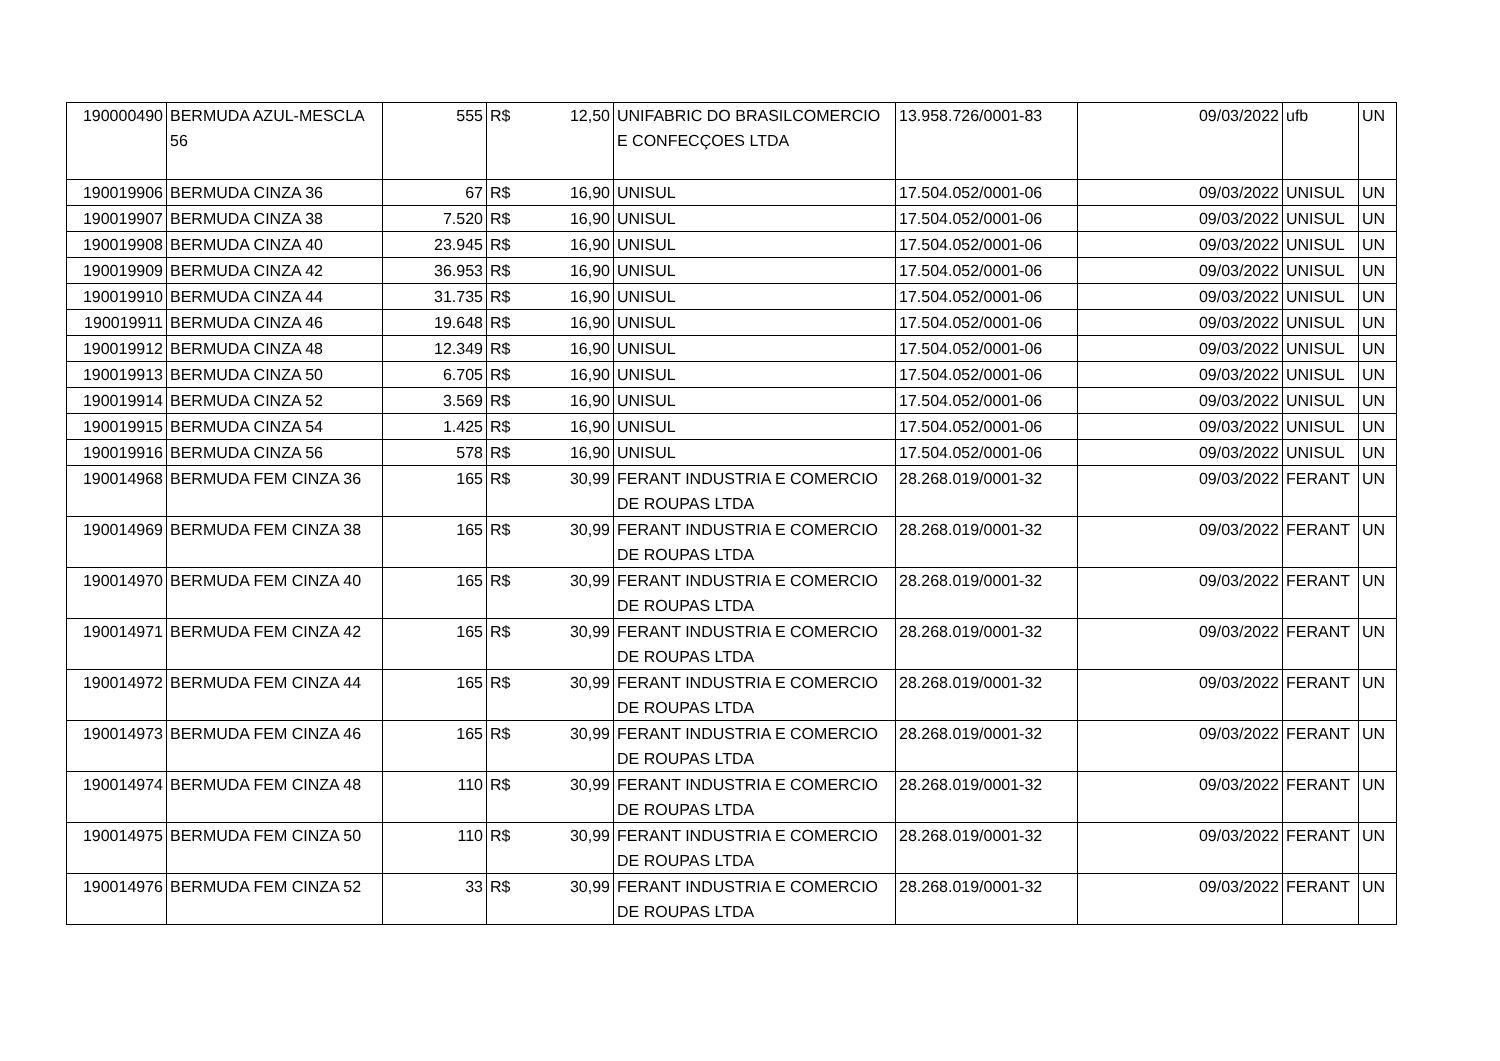| 190000490 | BERMUDA AZUL-MESCLA 56 | 555 | R$ | 12,50 | UNIFABRIC DO BRASILCOMERCIO E CONFECÇOES LTDA | 13.958.726/0001-83 | 09/03/2022 | ufb | UN |
| 190019906 | BERMUDA CINZA 36 | 67 | R$ | 16,90 | UNISUL | 17.504.052/0001-06 | 09/03/2022 | UNISUL | UN |
| 190019907 | BERMUDA CINZA 38 | 7.520 | R$ | 16,90 | UNISUL | 17.504.052/0001-06 | 09/03/2022 | UNISUL | UN |
| 190019908 | BERMUDA CINZA 40 | 23.945 | R$ | 16,90 | UNISUL | 17.504.052/0001-06 | 09/03/2022 | UNISUL | UN |
| 190019909 | BERMUDA CINZA 42 | 36.953 | R$ | 16,90 | UNISUL | 17.504.052/0001-06 | 09/03/2022 | UNISUL | UN |
| 190019910 | BERMUDA CINZA 44 | 31.735 | R$ | 16,90 | UNISUL | 17.504.052/0001-06 | 09/03/2022 | UNISUL | UN |
| 190019911 | BERMUDA CINZA 46 | 19.648 | R$ | 16,90 | UNISUL | 17.504.052/0001-06 | 09/03/2022 | UNISUL | UN |
| 190019912 | BERMUDA CINZA 48 | 12.349 | R$ | 16,90 | UNISUL | 17.504.052/0001-06 | 09/03/2022 | UNISUL | UN |
| 190019913 | BERMUDA CINZA 50 | 6.705 | R$ | 16,90 | UNISUL | 17.504.052/0001-06 | 09/03/2022 | UNISUL | UN |
| 190019914 | BERMUDA CINZA 52 | 3.569 | R$ | 16,90 | UNISUL | 17.504.052/0001-06 | 09/03/2022 | UNISUL | UN |
| 190019915 | BERMUDA CINZA 54 | 1.425 | R$ | 16,90 | UNISUL | 17.504.052/0001-06 | 09/03/2022 | UNISUL | UN |
| 190019916 | BERMUDA CINZA 56 | 578 | R$ | 16,90 | UNISUL | 17.504.052/0001-06 | 09/03/2022 | UNISUL | UN |
| 190014968 | BERMUDA FEM CINZA 36 | 165 | R$ | 30,99 | FERANT INDUSTRIA E COMERCIO DE ROUPAS LTDA | 28.268.019/0001-32 | 09/03/2022 | FERANT | UN |
| 190014969 | BERMUDA FEM CINZA 38 | 165 | R$ | 30,99 | FERANT INDUSTRIA E COMERCIO DE ROUPAS LTDA | 28.268.019/0001-32 | 09/03/2022 | FERANT | UN |
| 190014970 | BERMUDA FEM CINZA 40 | 165 | R$ | 30,99 | FERANT INDUSTRIA E COMERCIO DE ROUPAS LTDA | 28.268.019/0001-32 | 09/03/2022 | FERANT | UN |
| 190014971 | BERMUDA FEM CINZA 42 | 165 | R$ | 30,99 | FERANT INDUSTRIA E COMERCIO DE ROUPAS LTDA | 28.268.019/0001-32 | 09/03/2022 | FERANT | UN |
| 190014972 | BERMUDA FEM CINZA 44 | 165 | R$ | 30,99 | FERANT INDUSTRIA E COMERCIO DE ROUPAS LTDA | 28.268.019/0001-32 | 09/03/2022 | FERANT | UN |
| 190014973 | BERMUDA FEM CINZA 46 | 165 | R$ | 30,99 | FERANT INDUSTRIA E COMERCIO DE ROUPAS LTDA | 28.268.019/0001-32 | 09/03/2022 | FERANT | UN |
| 190014974 | BERMUDA FEM CINZA 48 | 110 | R$ | 30,99 | FERANT INDUSTRIA E COMERCIO DE ROUPAS LTDA | 28.268.019/0001-32 | 09/03/2022 | FERANT | UN |
| 190014975 | BERMUDA FEM CINZA 50 | 110 | R$ | 30,99 | FERANT INDUSTRIA E COMERCIO DE ROUPAS LTDA | 28.268.019/0001-32 | 09/03/2022 | FERANT | UN |
| 190014976 | BERMUDA FEM CINZA 52 | 33 | R$ | 30,99 | FERANT INDUSTRIA E COMERCIO DE ROUPAS LTDA | 28.268.019/0001-32 | 09/03/2022 | FERANT | UN |